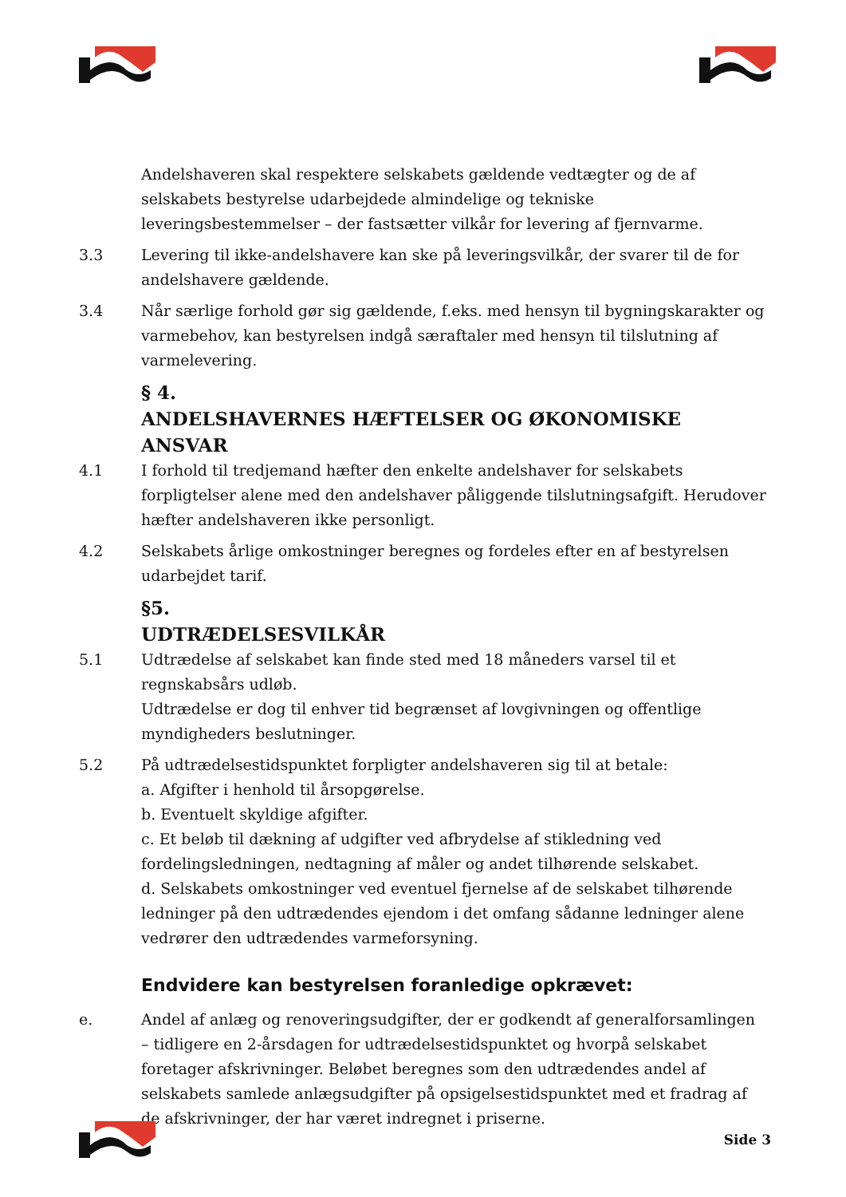Andelshaveren skal respektere selskabets gældende vedtægter og de af selskabets bestyrelse udarbejdede almindelige og tekniske leveringsbestemmelser – der fastsætter vilkår for levering af fjernvarme.
3.3 Levering til ikke-andelshavere kan ske på leveringsvilkår, der svarer til de for andelshavere gældende.
3.4 Når særlige forhold gør sig gældende, f.eks. med hensyn til bygningskarakter og varmebehov, kan bestyrelsen indgå særaftaler med hensyn til tilslutning af varmelevering.
§ 4.
ANDELSHAVERNES HÆFTELSER OG ØKONOMISKE ANSVAR
4.1 I forhold til tredjemand hæfter den enkelte andelshaver for selskabets forpligtelser alene med den andelshaver påliggende tilslutningsafgift. Herudover hæfter andelshaveren ikke personligt.
4.2 Selskabets årlige omkostninger beregnes og fordeles efter en af bestyrelsen udarbejdet tarif.
§5.
UDTRÆDELSESVILKÅR
5.1 Udtrædelse af selskabet kan finde sted med 18 måneders varsel til et regnskabsårs udløb.
Udtrædelse er dog til enhver tid begrænset af lovgivningen og offentlige myndigheders beslutninger.
5.2 På udtrædelsestidspunktet forpligter andelshaveren sig til at betale:
a. Afgifter i henhold til årsopgørelse.
b. Eventuelt skyldige afgifter.
c. Et beløb til dækning af udgifter ved afbrydelse af stikledning ved fordelingsledningen, nedtagning af måler og andet tilhørende selskabet.
d. Selskabets omkostninger ved eventuel fjernelse af de selskabet tilhørende ledninger på den udtrædendes ejendom i det omfang sådanne ledninger alene vedrører den udtrædendes varmeforsyning.
Endvidere kan bestyrelsen foranledige opkrævet:
e. Andel af anlæg og renoveringsudgifter, der er godkendt af generalforsamlingen – tidligere en 2-årsdagen for udtrædelsestidspunktet og hvorpå selskabet foretager afskrivninger. Beløbet beregnes som den udtrædendes andel af selskabets samlede anlægsudgifter på opsigelsestidspunktet med et fradrag af de afskrivninger, der har været indregnet i priserne.
Side 3